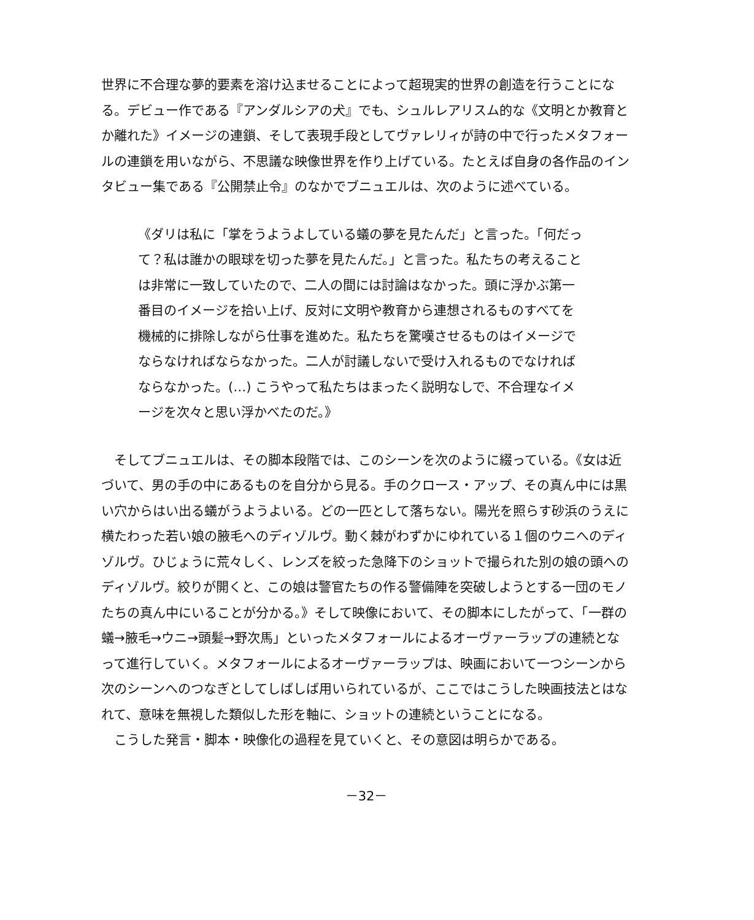世界に不合理な夢的要素を溶け込ませることによって超現実的世界の創造を行うことになる。デビュー作である『アンダルシアの犬』でも、シュルレアリスム的な《文明とか教育とか離れた》イメージの連鎖、そして表現手段としてヴァレリィが詩の中で行ったメタフォールの連鎖を用いながら、不思議な映像世界を作り上げている。たとえば自身の各作品のインタビュー集である『公開禁止令』のなかでブニュエルは、次のように述べている。
《ダリは私に「掌をうようよしている蟻の夢を見たんだ」と言った。「何だって？私は誰かの眼球を切った夢を見たんだ。」と言った。私たちの考えることは非常に一致していたので、二人の間には討論はなかった。頭に浮かぶ第一番目のイメージを拾い上げ、反対に文明や教育から連想されるものすべてを機械的に排除しながら仕事を進めた。私たちを驚嘆させるものはイメージでならなければならなかった。二人が討議しないで受け入れるものでなければならなかった。(…) こうやって私たちはまったく説明なしで、不合理なイメージを次々と思い浮かべたのだ。》
　そしてブニュエルは、その脚本段階では、このシーンを次のように綴っている。《女は近づいて、男の手の中にあるものを自分から見る。手のクロース・アップ、その真ん中には黒い穴からはい出る蟻がうようよいる。どの一匹として落ちない。陽光を照らす砂浜のうえに横たわった若い娘の腋毛へのディゾルヴ。動く棘がわずかにゆれている１個のウニへのディゾルヴ。ひじょうに荒々しく、レンズを絞った急降下のショットで撮られた別の娘の頭へのディゾルヴ。絞りが開くと、この娘は警官たちの作る警備陣を突破しようとする一団のモノたちの真ん中にいることが分かる。》そして映像において、その脚本にしたがって、「一群の蟻→腋毛→ウニ→頭髪→野次馬」といったメタフォールによるオーヴァーラップの連続となって進行していく。メタフォールによるオーヴァーラップは、映画において一つシーンから次のシーンへのつなぎとしてしばしば用いられているが、ここではこうした映画技法とはなれて、意味を無視した類似した形を軸に、ショットの連続ということになる。
　こうした発言・脚本・映像化の過程を見ていくと、その意図は明らかである。
－32－